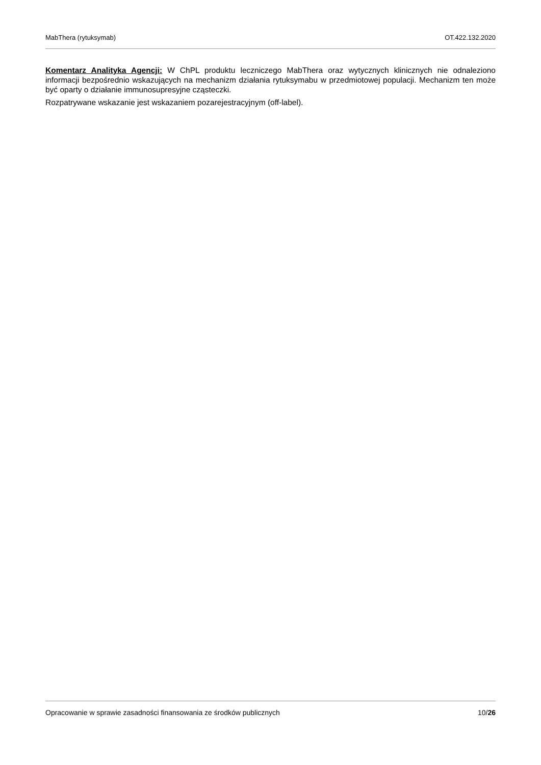MabThera (rytuksymab) OT.422.132.2020
Komentarz Analityka Agencji: W ChPL produktu leczniczego MabThera oraz wytycznych klinicznych nie odnaleziono informacji bezpośrednio wskazujących na mechanizm działania rytuksymabu w przedmiotowej populacji. Mechanizm ten może być oparty o działanie immunosupresyjne cząsteczki.
Rozpatrywane wskazanie jest wskazaniem pozarejestracyjnym (off-label).
Opracowanie w sprawie zasadności finansowania ze środków publicznych 10/26